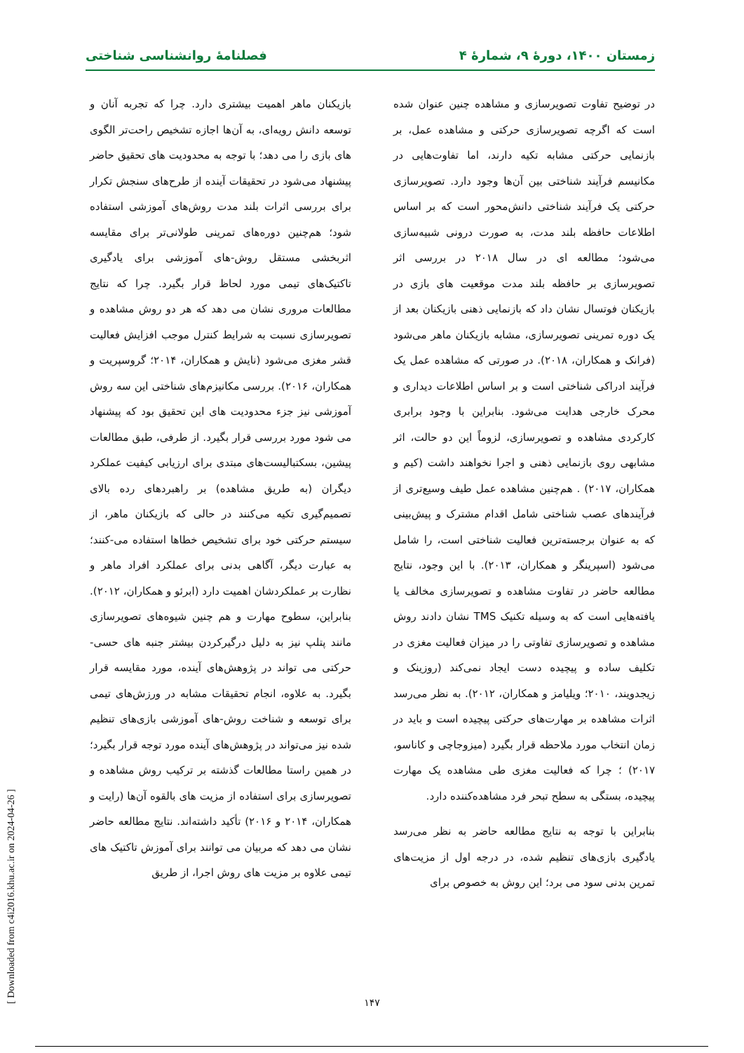زمستان ۱۴۰۰، دورهٔ ۹، شمارهٔ ۴ فصلنامهٔ روانشناسی شناختی
در توضیح تفاوت تصویرسازی و مشاهده چنین عنوان شده است که اگرچه تصویرسازی حرکتی و مشاهده عمل، بر بازنمایی حرکتی مشابه تکیه دارند، اما تفاوت‌هایی در مکانیسم فرآیند شناختی بین آن‌ها وجود دارد. تصویرسازی حرکتی یک فرآیند شناختی دانش‌محور است که بر اساس اطلاعات حافظه بلند مدت، به صورت درونی شبیه‌سازی می‌شود؛ مطالعه ای در سال ۲۰۱۸ در بررسی اثر تصویرسازی بر حافظه بلند مدت موقعیت های بازی در بازیکنان فوتسال نشان داد که بازنمایی ذهنی بازیکنان بعد از یک دوره تمرینی تصویرسازی، مشابه بازیکنان ماهر می‌شود (فرانک و همکاران، ۲۰۱۸). در صورتی که مشاهده عمل یک فرآیند ادراکی شناختی است و بر اساس اطلاعات دیداری و محرک خارجی هدایت می‌شود. بنابراین با وجود برابری کارکردی مشاهده و تصویرسازی، لزوماً این دو حالت، اثر مشابهی روی بازنمایی ذهنی و اجرا نخواهند داشت (کیم و همکاران، ۲۰۱۷) . هم‌چنین مشاهده عمل طیف وسیع‌تری از فرآیندهای عصب شناختی شامل اقدام مشترک و پیش‌بینی که به عنوان برجسته‌ترین فعالیت شناختی است، را شامل می‌شود (اسپرینگر و همکاران، ۲۰۱۳). با این وجود، نتایج مطالعه حاضر در تفاوت مشاهده و تصویرسازی مخالف یا یافته‌هایی است که به وسیله تکنیک TMS نشان دادند روش مشاهده و تصویرسازی تفاوتی را در میزان فعالیت مغزی در تکلیف ساده و پیچیده دست ایجاد نمی‌کند (روزینک و زیجدویند، ۲۰۱۰؛ ویلیامز و همکاران، ۲۰۱۲). به نظر می‌رسد اثرات مشاهده بر مهارت‌های حرکتی پیچیده است و باید در زمان انتخاب مورد ملاحظه قرار بگیرد (میزوجاچی و کاناسو، ۲۰۱۷) ؛ چرا که فعالیت مغزی طی مشاهده یک مهارت پیچیده، بستگی به سطح تبحر فرد مشاهده‌کننده دارد.
بنابراین با توجه به نتایج مطالعه حاضر به نظر می‌رسد یادگیری بازی‌های تنظیم شده، در درجه اول از مزیت‌های تمرین بدنی سود می برد؛ این روش به خصوص برای
بازیکنان ماهر اهمیت بیشتری دارد. چرا که تجربه آنان و توسعه دانش رویه‌ای، به آن‌ها اجازه تشخیص راحت‌تر الگوی های بازی را می دهد؛ با توجه به محدودیت های تحقیق حاضر پیشنهاد می‌شود در تحقیقات آینده از طرح‌های سنجش تکرار برای بررسی اثرات بلند مدت روش‌های آموزشی استفاده شود؛ هم‌چنین دوره‌های تمرینی طولانی‌تر برای مقایسه اثربخشی مستقل روش-های آموزشی برای یادگیری تاکتیک‌های تیمی مورد لحاظ قرار بگیرد. چرا که نتایج مطالعات مروری نشان می دهد که هر دو روش مشاهده و تصویرسازی نسبت به شرایط کنترل موجب افزایش فعالیت قشر مغزی می‌شود (نایش و همکاران، ۲۰۱۴؛ گروسپریت و همکاران، ۲۰۱۶). بررسی مکانیزم‌های شناختی این سه روش آموزشی نیز جزء محدودیت های این تحقیق بود که پیشنهاد می شود مورد بررسی قرار بگیرد. از طرفی، طبق مطالعات پیشین، بسکتبالیست‌های مبتدی برای ارزیابی کیفیت عملکرد دیگران (به طریق مشاهده) بر راهبردهای رده بالای تصمیم‌گیری تکیه می‌کنند در حالی که بازیکنان ماهر، از سیستم حرکتی خود برای تشخیص خطاها استفاده می-کنند؛ به عبارت دیگر، آگاهی بدنی برای عملکرد افراد ماهر و نظارت بر عملکردشان اهمیت دارد (ابرئو و همکاران، ۲۰۱۲). بنابراین، سطوح مهارت و هم چنین شیوه‌های تصویرسازی مانند پتلپ نیز به دلیل درگیرکردن بیشتر جنبه های حسی-حرکتی می تواند در پژوهش‌های آینده، مورد مقایسه قرار بگیرد. به علاوه، انجام تحقیقات مشابه در ورزش‌های تیمی برای توسعه و شناخت روش-های آموزشی بازی‌های تنظیم شده نیز می‌تواند در پژوهش‌های آینده مورد توجه قرار بگیرد؛ در همین راستا مطالعات گذشته بر ترکیب روش مشاهده و تصویرسازی برای استفاده از مزیت های بالقوه آن‌ها (رایت و همکاران، ۲۰۱۴ و ۲۰۱۶) تأکید داشته‌اند. نتایج مطالعه حاضر نشان می دهد که مربیان می توانند برای آموزش تاکتیک های تیمی علاوه بر مزیت های روش اجرا، از طریق
۱۴۷
[ Downloaded from c4i2016.khu.ac.ir on 2024-04-26 ]